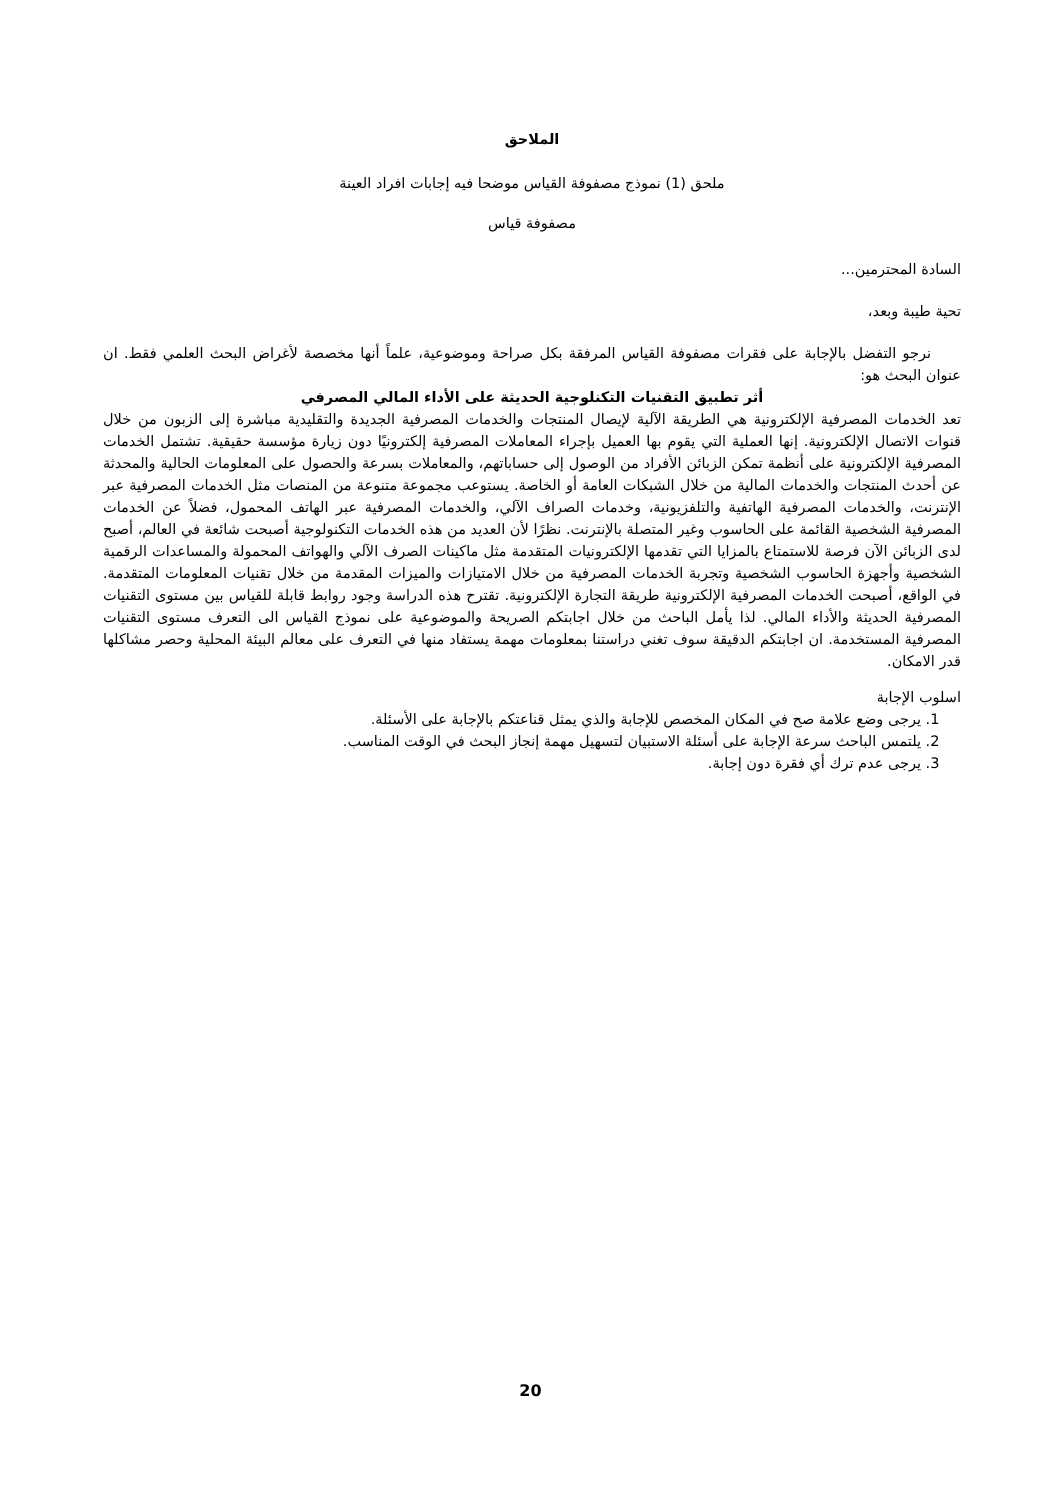الملاحق
ملحق (1) نموذج مصفوفة القياس موضحا فيه إجابات افراد العينة
مصفوفة قياس
السادة المحترمين...
تحية طيبة وبعد،
نرجو التفضل بالإجابة على فقرات مصفوفة القياس المرفقة بكل صراحة وموضوعية، علماً أنها مخصصة لأغراض البحث العلمي فقط. ان عنوان البحث هو:
أثر تطبيق التقنيات التكنلوجية الحديثة على الأداء المالي المصرفي
تعد الخدمات المصرفية الإلكترونية هي الطريقة الآلية لإيصال المنتجات والخدمات المصرفية الجديدة والتقليدية مباشرة إلى الزبون من خلال قنوات الاتصال الإلكترونية. إنها العملية التي يقوم بها العميل بإجراء المعاملات المصرفية إلكترونيًا دون زيارة مؤسسة حقيقية. تشتمل الخدمات المصرفية الإلكترونية على أنظمة تمكن الزبائن الأفراد من الوصول إلى حساباتهم، والمعاملات بسرعة والحصول على المعلومات الحالية والمحدثة عن أحدث المنتجات والخدمات المالية من خلال الشبكات العامة أو الخاصة. يستوعب مجموعة متنوعة من المنصات مثل الخدمات المصرفية عبر الإنترنت، والخدمات المصرفية الهاتفية والتلفزيونية، وخدمات الصراف الآلي، والخدمات المصرفية عبر الهاتف المحمول، فضلاً عن الخدمات المصرفية الشخصية القائمة على الحاسوب وغير المتصلة بالإنترنت. نظرًا لأن العديد من هذه الخدمات التكنولوجية أصبحت شائعة في العالم، أصبح لدى الزبائن الآن فرصة للاستمتاع بالمزايا التي تقدمها الإلكترونيات المتقدمة مثل ماكينات الصرف الآلي والهواتف المحمولة والمساعدات الرقمية الشخصية وأجهزة الحاسوب الشخصية وتجربة الخدمات المصرفية من خلال الامتيازات والميزات المقدمة من خلال تقنيات المعلومات المتقدمة. في الواقع، أصبحت الخدمات المصرفية الإلكترونية طريقة التجارة الإلكترونية. تقترح هذه الدراسة وجود روابط قابلة للقياس بين مستوى التقنيات المصرفية الحديثة والأداء المالي. لذا يأمل الباحث من خلال اجابتكم الصريحة والموضوعية على نموذج القياس الى التعرف مستوى التقنيات المصرفية المستخدمة. ان اجابتكم الدقيقة سوف تغني دراستنا بمعلومات مهمة يستفاد منها في التعرف على معالم البيئة المحلية وحصر مشاكلها قدر الامكان.
اسلوب الإجابة
1. يرجى وضع علامة صح في المكان المخصص للإجابة والذي يمثل قناعتكم بالإجابة على الأسئلة.
2. يلتمس الباحث سرعة الإجابة على أسئلة الاستبيان لتسهيل مهمة إنجاز البحث في الوقت المناسب.
3. يرجى عدم ترك أي فقرة دون إجابة.
20